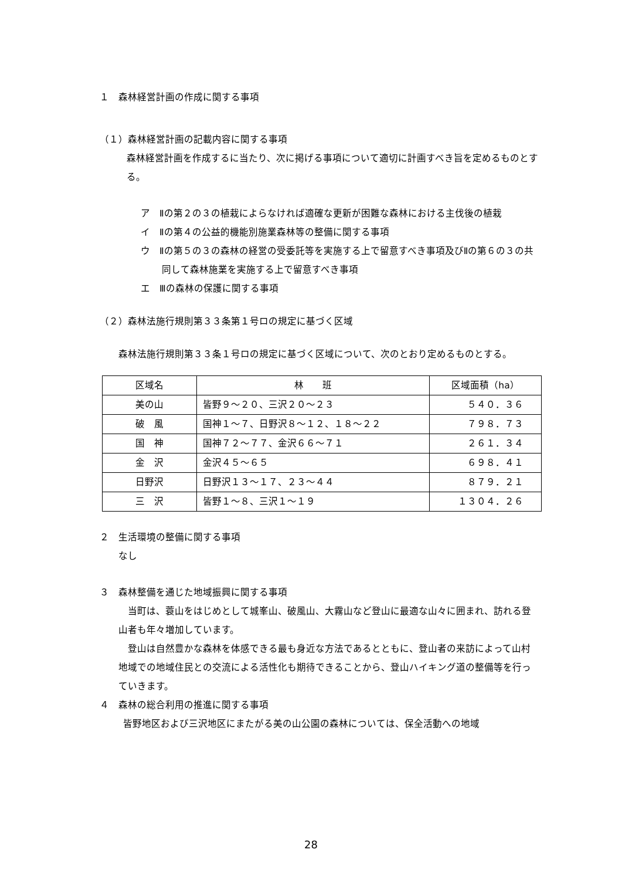１　森林経営計画の作成に関する事項
（１）森林経営計画の記載内容に関する事項
森林経営計画を作成するに当たり、次に掲げる事項について適切に計画すべき旨を定めるものとする。
ア　Ⅱの第２の３の植栽によらなければ適確な更新が困難な森林における主伐後の植栽
イ　Ⅱの第４の公益的機能別施業森林等の整備に関する事項
ウ　Ⅱの第５の３の森林の経営の受委託等を実施する上で留意すべき事項及びⅡの第６の３の共同して森林施業を実施する上で留意すべき事項
エ　Ⅲの森林の保護に関する事項
（２）森林法施行規則第３３条第１号ロの規定に基づく区域
森林法施行規則第３３条１号ロの規定に基づく区域について、次のとおり定めるものとする。
| 区域名 | 林 班 | 区域面積（ha） |
| --- | --- | --- |
| 美の山 | 皆野９～２０、三沢２０～２３ | ５４０．３６ |
| 破 風 | 国神１～７、日野沢８～１２、１８～２２ | ７９８．７３ |
| 国 神 | 国神７２～７７、金沢６６～７１ | ２６１．３４ |
| 金 沢 | 金沢４５～６５ | ６９８．４１ |
| 日野沢 | 日野沢１３～１７、２３～４４ | ８７９．２１ |
| 三 沢 | 皆野１～８、三沢１～１９ | １３０４．２６ |
２　生活環境の整備に関する事項
なし
３　森林整備を通じた地域振興に関する事項
当町は、蓑山をはじめとして城峯山、破風山、大霧山など登山に最適な山々に囲まれ、訪れる登山者も年々増加しています。
登山は自然豊かな森林を体感できる最も身近な方法であるとともに、登山者の来訪によって山村地域での地域住民との交流による活性化も期待できることから、登山ハイキング道の整備等を行っていきます。
４　森林の総合利用の推進に関する事項
皆野地区および三沢地区にまたがる美の山公園の森林については、保全活動への地域
28